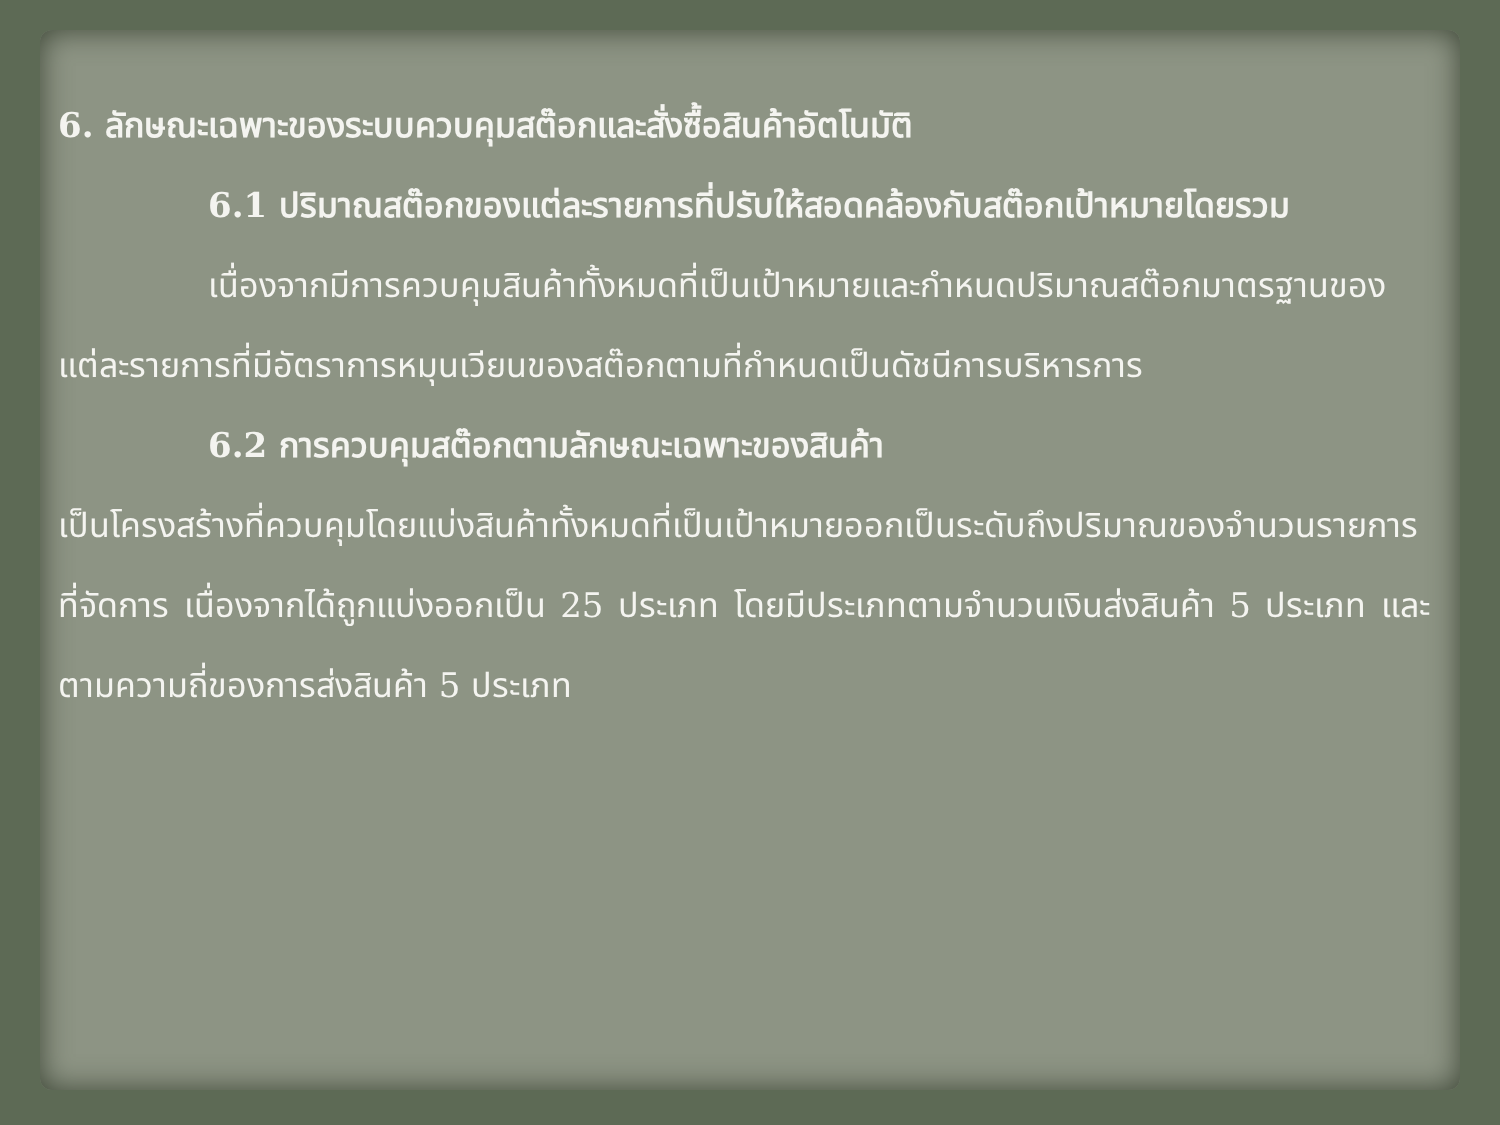6. ลักษณะเฉพาะของระบบควบคุมสต๊อกและสั่งซื้อสินค้าอัตโนมัติ
6.1 ปริมาณสต๊อกของแต่ละรายการที่ปรับให้สอดคล้องกับสต๊อกเป้าหมายโดยรวม
เนื่องจากมีการควบคุมสินค้าทั้งหมดที่เป็นเป้าหมายและกำหนดปริมาณสต๊อกมาตรฐานของแต่ละรายการที่มีอัตราการหมุนเวียนของสต๊อกตามที่กำหนดเป็นดัชนีการบริหารการ
6.2 การควบคุมสต๊อกตามลักษณะเฉพาะของสินค้า
เป็นโครงสร้างที่ควบคุมโดยแบ่งสินค้าทั้งหมดที่เป็นเป้าหมายออกเป็นระดับถึงปริมาณของจำนวนรายการที่จัดการ เนื่องจากได้ถูกแบ่งออกเป็น 25 ประเภท โดยมีประเภทตามจำนวนเงินส่งสินค้า 5 ประเภท และตามความถี่ของการส่งสินค้า 5 ประเภท